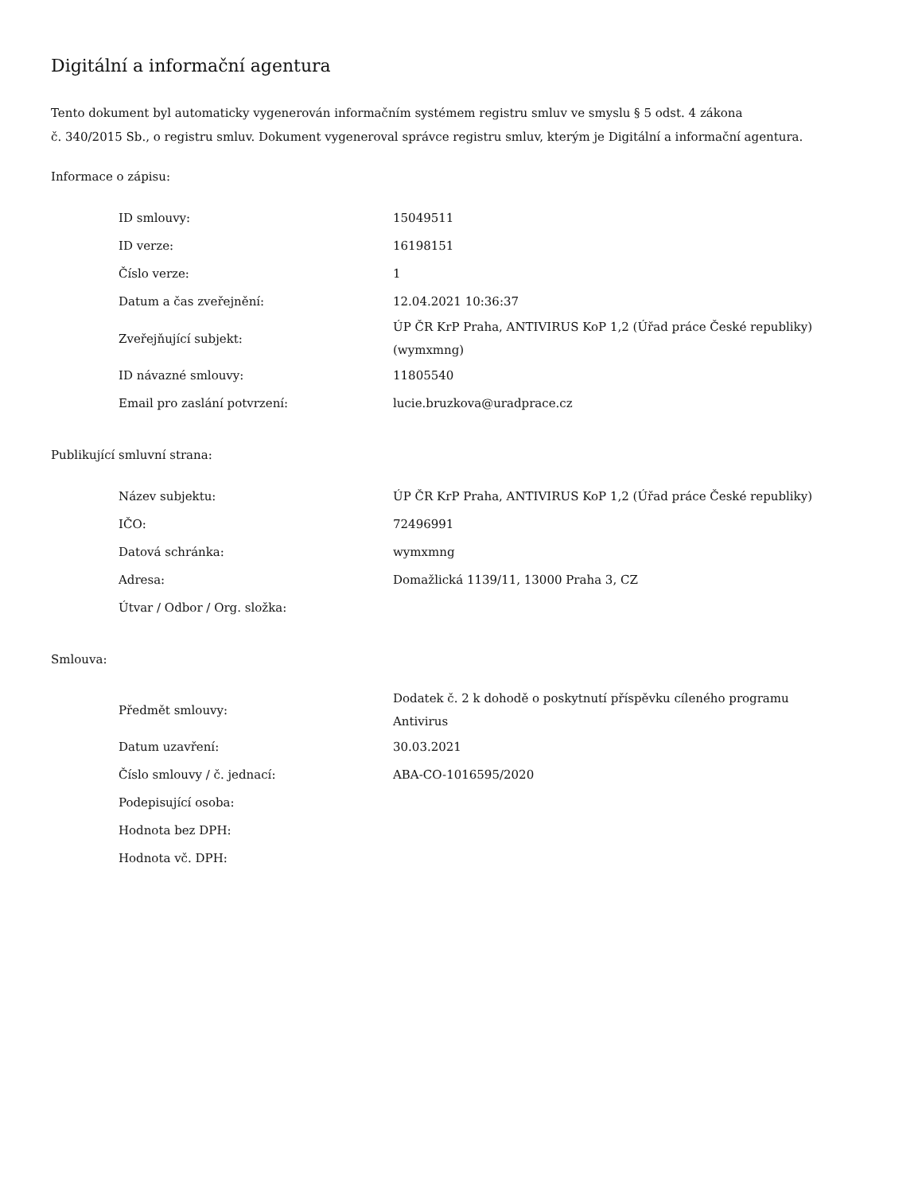Digitální a informační agentura
Tento dokument byl automaticky vygenerován informačním systémem registru smluv ve smyslu § 5 odst. 4 zákona
č. 340/2015 Sb., o registru smluv. Dokument vygeneroval správce registru smluv, kterým je Digitální a informační agentura.
Informace o zápisu:
| ID smlouvy: | 15049511 |
| ID verze: | 16198151 |
| Číslo verze: | 1 |
| Datum a čas zveřejnění: | 12.04.2021 10:36:37 |
| Zveřejňující subjekt: | ÚP ČR KrP Praha, ANTIVIRUS KoP 1,2 (Úřad práce České republiky) (wymxmng) |
| ID návazné smlouvy: | 11805540 |
| Email pro zaslání potvrzení: | lucie.bruzkova@uradprace.cz |
Publikující smluvní strana:
| Název subjektu: | ÚP ČR KrP Praha, ANTIVIRUS KoP 1,2 (Úřad práce České republiky) |
| IČO: | 72496991 |
| Datová schránka: | wymxmng |
| Adresa: | Domažlická 1139/11, 13000 Praha 3, CZ |
| Útvar / Odbor / Org. složka: | |
Smlouva:
| Předmět smlouvy: | Dodatek č. 2 k dohodě o poskytnutí příspěvku cíleného programu Antivirus |
| Datum uzavření: | 30.03.2021 |
| Číslo smlouvy / č. jednací: | ABA-CO-1016595/2020 |
| Podepisující osoba: | |
| Hodnota bez DPH: | |
| Hodnota vč. DPH: | |